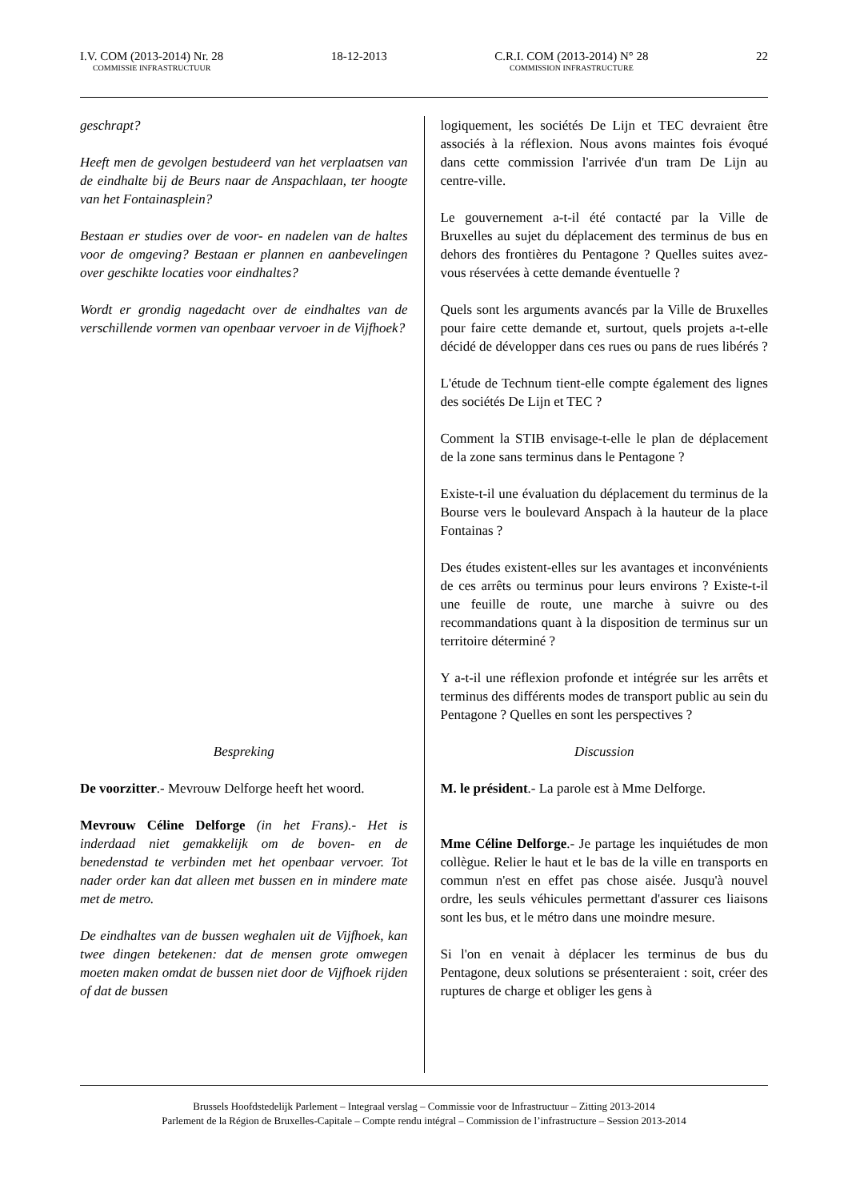I.V. COM (2013-2014) Nr. 28
COMMISSIE INFRASTRUCTUUR
18-12-2013 C.R.I. COM (2013-2014) N° 28
COMMISSION INFRASTRUCTURE
22
geschrapt?
Heeft men de gevolgen bestudeerd van het verplaatsen van de eindhalte bij de Beurs naar de Anspachlaan, ter hoogte van het Fontainasplein?
Bestaan er studies over de voor- en nadelen van de haltes voor de omgeving? Bestaan er plannen en aanbevelingen over geschikte locaties voor eindhaltes?
Wordt er grondig nagedacht over de eindhaltes van de verschillende vormen van openbaar vervoer in de Vijfhoek?
Bespreking
De voorzitter.- Mevrouw Delforge heeft het woord.
Mevrouw Céline Delforge (in het Frans).- Het is inderdaad niet gemakkelijk om de boven- en de benedenstad te verbinden met het openbaar vervoer. Tot nader order kan dat alleen met bussen en in mindere mate met de metro.
De eindhaltes van de bussen weghalen uit de Vijfhoek, kan twee dingen betekenen: dat de mensen grote omwegen moeten maken omdat de bussen niet door de Vijfhoek rijden of dat de bussen
logiquement, les sociétés De Lijn et TEC devraient être associés à la réflexion. Nous avons maintes fois évoqué dans cette commission l'arrivée d'un tram De Lijn au centre-ville.
Le gouvernement a-t-il été contacté par la Ville de Bruxelles au sujet du déplacement des terminus de bus en dehors des frontières du Pentagone ? Quelles suites avez-vous réservées à cette demande éventuelle ?
Quels sont les arguments avancés par la Ville de Bruxelles pour faire cette demande et, surtout, quels projets a-t-elle décidé de développer dans ces rues ou pans de rues libérés ?
L'étude de Technum tient-elle compte également des lignes des sociétés De Lijn et TEC ?
Comment la STIB envisage-t-elle le plan de déplacement de la zone sans terminus dans le Pentagone ?
Existe-t-il une évaluation du déplacement du terminus de la Bourse vers le boulevard Anspach à la hauteur de la place Fontainas ?
Des études existent-elles sur les avantages et inconvénients de ces arrêts ou terminus pour leurs environs ? Existe-t-il une feuille de route, une marche à suivre ou des recommandations quant à la disposition de terminus sur un territoire déterminé ?
Y a-t-il une réflexion profonde et intégrée sur les arrêts et terminus des différents modes de transport public au sein du Pentagone ? Quelles en sont les perspectives ?
Discussion
M. le président.- La parole est à Mme Delforge.
Mme Céline Delforge.- Je partage les inquiétudes de mon collègue. Relier le haut et le bas de la ville en transports en commun n'est en effet pas chose aisée. Jusqu'à nouvel ordre, les seuls véhicules permettant d'assurer ces liaisons sont les bus, et le métro dans une moindre mesure.
Si l'on en venait à déplacer les terminus de bus du Pentagone, deux solutions se présenteraient : soit, créer des ruptures de charge et obliger les gens à
Brussels Hoofdstedelijk Parlement – Integraal verslag – Commissie voor de Infrastructuur – Zitting 2013-2014
Parlement de la Région de Bruxelles-Capitale – Compte rendu intégral – Commission de l’infrastructure – Session 2013-2014